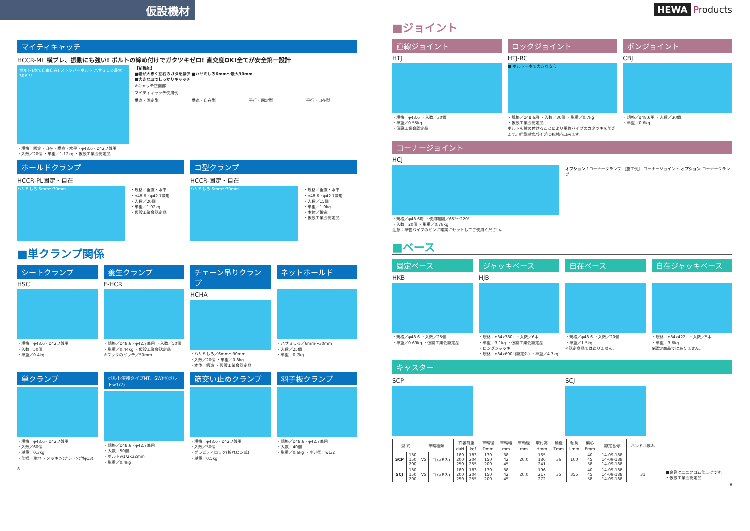仮設機材
マイティキャッチ
HCCR-ML 横ブレ、振動にも強い! ボルトの締め付けでガタツキゼロ! 直交度OK!全てが安全第一設計
ボルト1本で自由自在! ストッパーボルト ハサミしろ最大30ミリ
・規格／固定・自在・垂直・水平・φ48.6・φ42.7兼用
・入数／20個 ・単重／1.12kg ・仮設工業会認定品
【新機能】
■幅が大きく左右のガタを減少 ■ハサミしろ6mm〜最大30mm
■大きな皿でしっかりキャッチ
※キャッチ正面部
マイティキャッチ使用例
垂直・固定型 垂直・自在型 平行・固定型 平行・自在型
ホールドクランプ
HCCR-PL固定・自在
ハサミしろ 6mm〜30mm
・規格／垂直・水平
・φ48.6・φ42.7兼用
・入数／20個
・単重／1.02kg
・仮設工業会認定品
コ型クランプ
HCCR-固定・自在
ハサミしろ 6mm〜30mm
・規格／垂直・水平
・φ48.6・φ42.7兼用
・入数／15個
・単重／1.0kg
・本体／鍛造
・仮設工業会認定品
■単クランプ関係
シートクランプ
HSC
・規格／φ48.6・φ42.7兼用
・入数／50個
・単重／0.4kg
養生クランプ
F-HCR
・規格／φ48.6・φ42.7兼用 ・入数／50個
・単重／0.44kg ・仮設工業会認定品
※フックのピッチ／50mm
チェーン吊りクランプ
HCHA
・ハサミしろ／6mm〜30mm
・入数／20個 ・単重／0.8kg
・本体／鍛造 ・仮設工業会認定品
ネットホールド
・ハサミしろ／6mm〜30mm
・入数／25個
・単重／0.7kg
単クランプ
・規格／φ48.6・φ42.7兼用
・入数／60個
・単重／0.3kg
・仕様／生地 ・メッキ(穴ナシ・穴付φ13)
ボルト溶接タイプNT、SW付(ボルトw1/2)
・規格／φ48.6・φ42.7兼用
・入数／50個
・ボルトw1/2x32mm
・単重／0.4kg
筋交い止めクランプ
・規格／φ48.6・φ42.7兼用
・入数／50個
・グラビティロック(折れピン式)
・単重／0.5kg
羽子板クランプ
・規格／φ48.6・φ42.7兼用
・入数／40個
・単重／0.6kg ・ネジ径／w1/2
8
HEWA Products
■ジョイント
直線ジョイント
HTJ
・規格／φ48.6 ・入数／30個
・単重／0.55kg
・仮設工業会認定品
ロックジョイント
HTJ-RC
■ ボルト一本で大きな安心
・規格／φ48.6用 ・入数／30個 ・単重／0.7kg
・仮設工業会認定品
ボルトを締め付けることにより単管パイプのガタツキを防ぎます。軽量単管パイプにも対応出来ます。
ボンジョイント
CBJ
・規格／φ48.6用 ・入数／30個
・単重／0.6kg
コーナージョイント
HCJ
・規格／φ48.6用 ・使用範囲／65°〜220°
・入数／20個 ・単重／0.78kg
注意：単管パイプのピンに確実にセットしてご使用ください。
オプション 1コーナークランプ ［施工例］ コーナージョイント オプション コーナークランプ
■ベース
固定ベース
HKB
・規格／φ48.6 ・入数／25個
・単重／0.69kg ・仮設工業会認定品
ジャッキベース
HJB
・規格／φ34x380L ・入数／6本
・単重／3.1kg ・仮設工業会認定品
・ロングジャッキ
・規格／φ34x600L(認定外) ・単重／4.7kg
自在ベース
・規格／φ48.6 ・入数／20個
・単重／1.5kg
※認定商品ではありません。
自在ジャッキベース
・規格／φ34x422L ・入数／5本
・単重／3.6kg
※認定商品ではありません。
キャスター
SCP SCJ
| 型 式 | | 車輪種類 | | 許容荷重 | | 車輪径 | 車輪幅 | 車軸径 | 取付高 | 軸径 | 軸長 | 偏心 | 認定番号 | ハンドル厚み |
| --- | --- | --- | --- | --- | --- | --- | --- | --- | --- | --- | --- | --- | --- | --- |
| | | | | daN | kgf | Dmm | mm | mm | Hmm | Tmm | Lmm | Emm | | |
| SCP | 130 150 200 | VS | ゴム(B入) | 180 200 250 | 183 204 255 | 130 150 200 | 38 42 45 | 20.0 | 165 186 241 | 36 | 100 | 40 45 58 | 14-09-188 14-09-188 14-09-188 | |
| SCJ | 130 150 200 | VS | ゴム(B入) | 180 200 250 | 183 204 255 | 130 150 200 | 38 42 45 | 20.0 | 196 217 272 | 35 | 355 | 40 45 58 | 14-09-188 14-09-188 14-09-188 | 31 |
■金具はユニクロム仕上げです。
・仮設工業会認定品
9